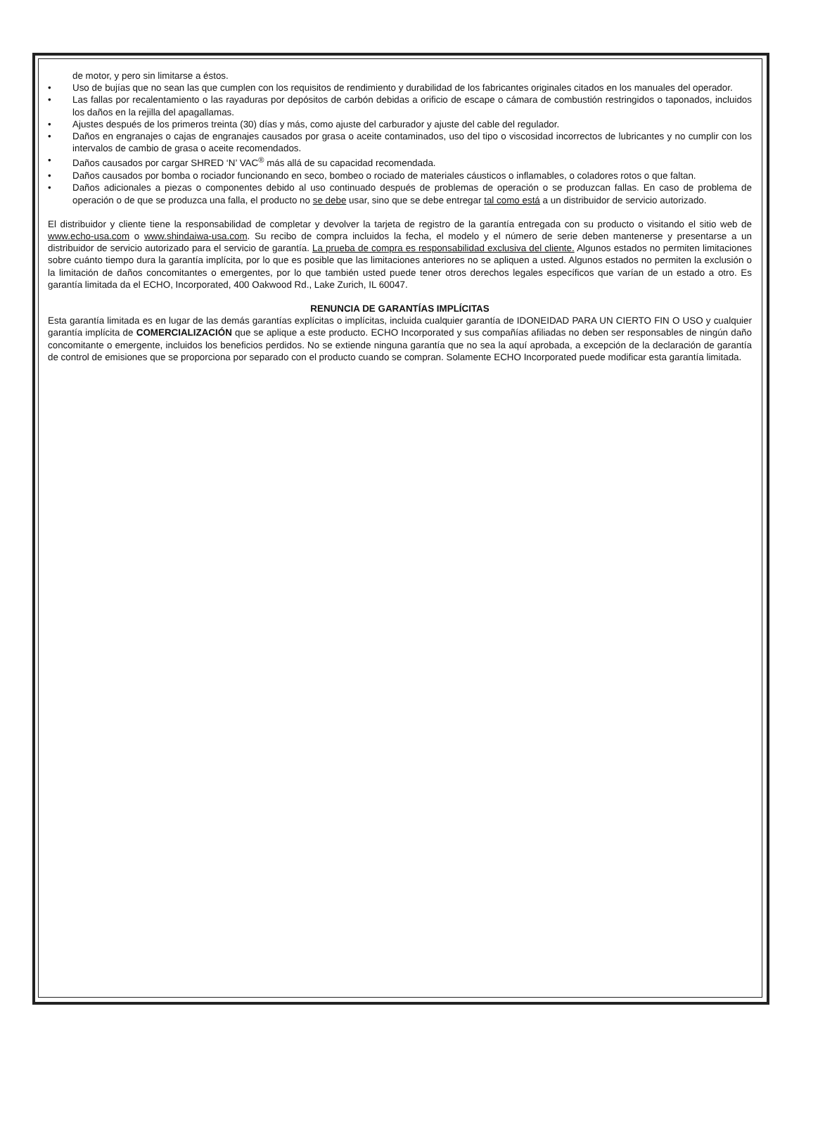de motor, y pero sin limitarse a éstos.
• Uso de bujías que no sean las que cumplen con los requisitos de rendimiento y durabilidad de los fabricantes originales citados en los manuales del operador.
• Las fallas por recalentamiento o las rayaduras por depósitos de carbón debidas a orificio de escape o cámara de combustión restringidos o taponados, incluidos los daños en la rejilla del apagallamas.
• Ajustes después de los primeros treinta (30) días y más, como ajuste del carburador y ajuste del cable del regulador.
• Daños en engranajes o cajas de engranajes causados por grasa o aceite contaminados, uso del tipo o viscosidad incorrectos de lubricantes y no cumplir con los intervalos de cambio de grasa o aceite recomendados.
• Daños causados por cargar SHRED ‘N’ VAC<sup>®</sup> más allá de su capacidad recomendada.
• Daños causados por bomba o rociador funcionando en seco, bombeo o rociado de materiales cáusticos o inflamables, o coladores rotos o que faltan.
• Daños adicionales a piezas o componentes debido al uso continuado después de problemas de operación o se produzcan fallas. En caso de problema de operación o de que se produzca una falla, el producto no se debe usar, sino que se debe entregar tal como está a un distribuidor de servicio autorizado.
El distribuidor y cliente tiene la responsabilidad de completar y devolver la tarjeta de registro de la garantía entregada con su producto o visitando el sitio web de www.echo-usa.com o www.shindaiwa-usa.com. Su recibo de compra incluidos la fecha, el modelo y el número de serie deben mantenerse y presentarse a un distribuidor de servicio autorizado para el servicio de garantía. La prueba de compra es responsabilidad exclusiva del cliente. Algunos estados no permiten limitaciones sobre cuánto tiempo dura la garantía implícita, por lo que es posible que las limitaciones anteriores no se apliquen a usted. Algunos estados no permiten la exclusión o la limitación de daños concomitantes o emergentes, por lo que también usted puede tener otros derechos legales específicos que varían de un estado a otro. Es garantía limitada da el ECHO, Incorporated, 400 Oakwood Rd., Lake Zurich, IL 60047.
RENUNCIA DE GARANTÍAS IMPLÍCITAS
Esta garantía limitada es en lugar de las demás garantías explícitas o implícitas, incluida cualquier garantía de IDONEIDAD PARA UN CIERTO FIN O USO y cualquier garantía implícita de COMERCIALIZACIÓN que se aplique a este producto. ECHO Incorporated y sus compañías afiliadas no deben ser responsables de ningún daño concomitante o emergente, incluidos los beneficios perdidos. No se extiende ninguna garantía que no sea la aquí aprobada, a excepción de la declaración de garantía de control de emisiones que se proporciona por separado con el producto cuando se compran. Solamente ECHO Incorporated puede modificar esta garantía limitada.